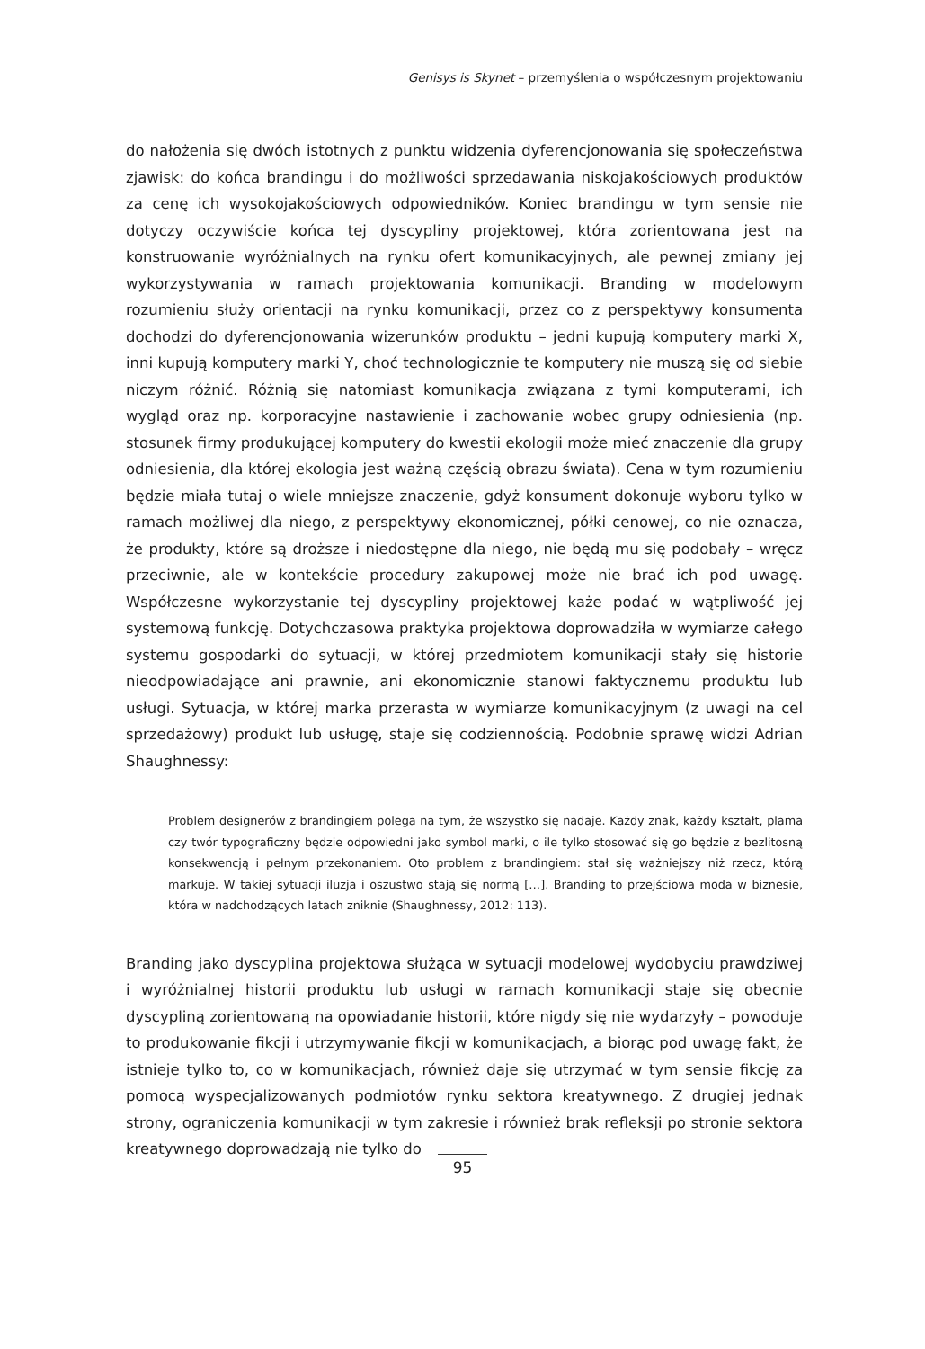Genisys is Skynet – przemyślenia o współczesnym projektowaniu
do nałożenia się dwóch istotnych z punktu widzenia dyferencjonowania się społeczeństwa zjawisk: do końca brandingu i do możliwości sprzedawania niskojakościowych produktów za cenę ich wysokojakościowych odpowiedników. Koniec brandingu w tym sensie nie dotyczy oczywiście końca tej dyscypliny projektowej, która zorientowana jest na konstruowanie wyróżnialnych na rynku ofert komunikacyjnych, ale pewnej zmiany jej wykorzystywania w ramach projektowania komunikacji. Branding w modelowym rozumieniu służy orientacji na rynku komunikacji, przez co z perspektywy konsumenta dochodzi do dyferencjonowania wizerunków produktu – jedni kupują komputery marki X, inni kupują komputery marki Y, choć technologicznie te komputery nie muszą się od siebie niczym różnić. Różnią się natomiast komunikacja związana z tymi komputerami, ich wygląd oraz np. korporacyjne nastawienie i zachowanie wobec grupy odniesienia (np. stosunek firmy produkującej komputery do kwestii ekologii może mieć znaczenie dla grupy odniesienia, dla której ekologia jest ważną częścią obrazu świata). Cena w tym rozumieniu będzie miała tutaj o wiele mniejsze znaczenie, gdyż konsument dokonuje wyboru tylko w ramach możliwej dla niego, z perspektywy ekonomicznej, półki cenowej, co nie oznacza, że produkty, które są droższe i niedostępne dla niego, nie będą mu się podobały – wręcz przeciwnie, ale w kontekście procedury zakupowej może nie brać ich pod uwagę. Współczesne wykorzystanie tej dyscypliny projektowej każe podać w wątpliwość jej systemową funkcję. Dotychczasowa praktyka projektowa doprowadziła w wymiarze całego systemu gospodarki do sytuacji, w której przedmiotem komunikacji stały się historie nieodpowiadające ani prawnie, ani ekonomicznie stanowi faktycznemu produktu lub usługi. Sytuacja, w której marka przerasta w wymiarze komunikacyjnym (z uwagi na cel sprzedażowy) produkt lub usługę, staje się codziennością. Podobnie sprawę widzi Adrian Shaughnessy:
Problem designerów z brandingiem polega na tym, że wszystko się nadaje. Każdy znak, każdy kształt, plama czy twór typograficzny będzie odpowiedni jako symbol marki, o ile tylko stosować się go będzie z bezlitosną konsekwencją i pełnym przekonaniem. Oto problem z brandingiem: stał się ważniejszy niż rzecz, którą markuje. W takiej sytuacji iluzja i oszustwo stają się normą […]. Branding to przejściowa moda w biznesie, która w nadchodzących latach zniknie (Shaughnessy, 2012: 113).
Branding jako dyscyplina projektowa służąca w sytuacji modelowej wydobyciu prawdziwej i wyróżnialnej historii produktu lub usługi w ramach komunikacji staje się obecnie dyscypliną zorientowaną na opowiadanie historii, które nigdy się nie wydarzyły – powoduje to produkowanie fikcji i utrzymywanie fikcji w komunikacjach, a biorąc pod uwagę fakt, że istnieje tylko to, co w komunikacjach, również daje się utrzymać w tym sensie fikcję za pomocą wyspecjalizowanych podmiotów rynku sektora kreatywnego. Z drugiej jednak strony, ograniczenia komunikacji w tym zakresie i również brak refleksji po stronie sektora kreatywnego doprowadzają nie tylko do
95